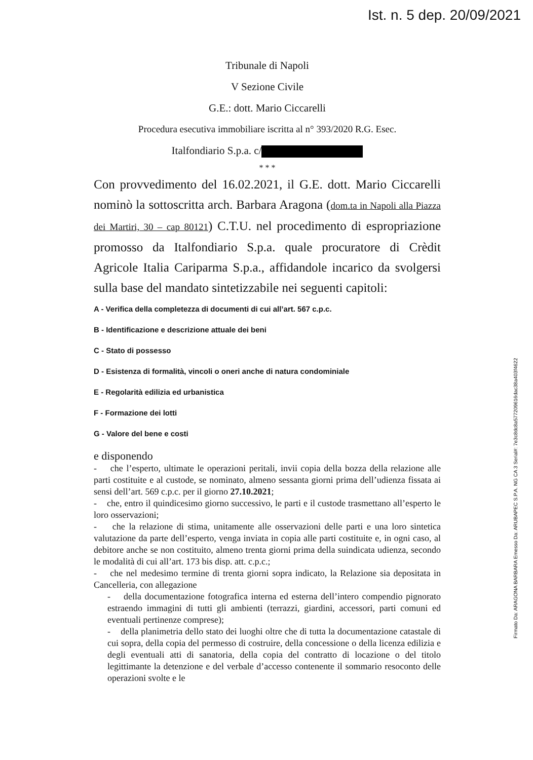Ist. n. 5 dep. 20/09/2021
Firmato Da: ARAGONA BARBARA Emesso Da: ARUBAPEC S.P.A. NG CA 3 Serial#: 7e3c8dc8a577209616dac38a403f4622
Tribunale di Napoli
V Sezione Civile
G.E.: dott. Mario Ciccarelli
Procedura esecutiva immobiliare iscritta al n° 393/2020 R.G. Esec.
Italfondiario S.p.a. c/
* * *
Con provvedimento del 16.02.2021, il G.E. dott. Mario Ciccarelli nominò la sottoscritta arch. Barbara Aragona (dom.ta in Napoli alla Piazza dei Martiri, 30 – cap 80121) C.T.U. nel procedimento di espropriazione promosso da Italfondiario S.p.a. quale procuratore di Crèdit Agricole Italia Cariparma S.p.a., affidandole incarico da svolgersi sulla base del mandato sintetizzabile nei seguenti capitoli:
A - Verifica della completezza di documenti di cui all’art. 567 c.p.c.
B - Identificazione e descrizione attuale dei beni
C - Stato di possesso
D - Esistenza di formalità, vincoli o oneri anche di natura condominiale
E - Regolarità edilizia ed urbanistica
F - Formazione dei lotti
G - Valore del bene e costi
e disponendo
- che l’esperto, ultimate le operazioni peritali, invii copia della bozza della relazione alle parti costituite e al custode, se nominato, almeno sessanta giorni prima dell’udienza fissata ai sensi dell’art. 569 c.p.c. per il giorno 27.10.2021;
- che, entro il quindicesimo giorno successivo, le parti e il custode trasmettano all’esperto le loro osservazioni;
- che la relazione di stima, unitamente alle osservazioni delle parti e una loro sintetica valutazione da parte dell’esperto, venga inviata in copia alle parti costituite e, in ogni caso, al debitore anche se non costituito, almeno trenta giorni prima della suindicata udienza, secondo le modalità di cui all’art. 173 bis disp. att. c.p.c.;
- che nel medesimo termine di trenta giorni sopra indicato, la Relazione sia depositata in Cancelleria, con allegazione
- della documentazione fotografica interna ed esterna dell’intero compendio pignorato estraendo immagini di tutti gli ambienti (terrazzi, giardini, accessori, parti comuni ed eventuali pertinenze comprese);
- della planimetria dello stato dei luoghi oltre che di tutta la documentazione catastale di cui sopra, della copia del permesso di costruire, della concessione o della licenza edilizia e degli eventuali atti di sanatoria, della copia del contratto di locazione o del titolo legittimante la detenzione e del verbale d’accesso contenente il sommario resoconto delle operazioni svolte e le